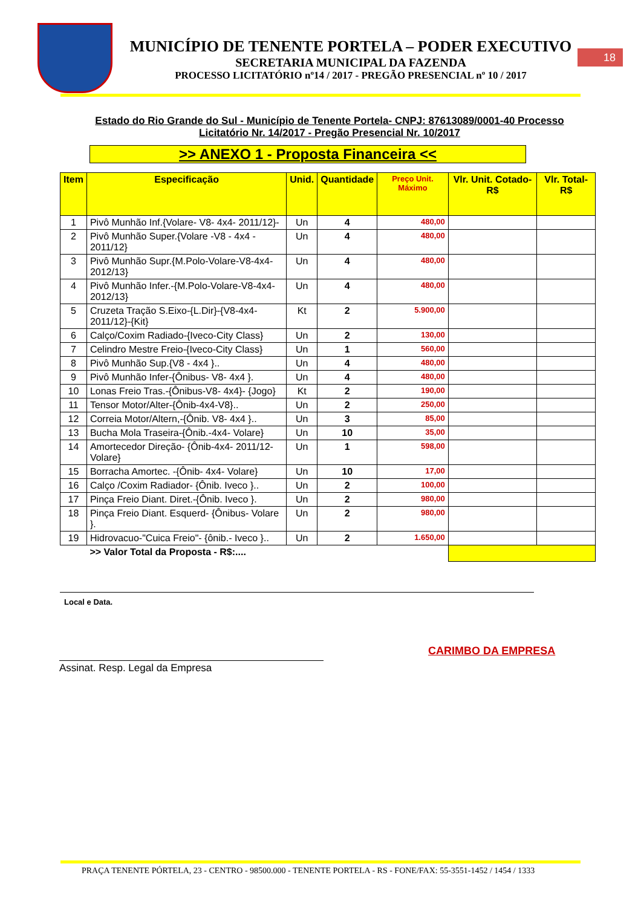MUNICÍPIO DE TENENTE PORTELA – PODER EXECUTIVO
SECRETARIA MUNICIPAL DA FAZENDA
PROCESSO LICITATÓRIO nº14 / 2017 - PREGÃO PRESENCIAL nº 10 / 2017
18
Estado do Rio Grande do Sul - Município de Tenente Portela- CNPJ: 87613089/0001-40 Processo Licitatório Nr. 14/2017 - Pregão Presencial Nr. 10/2017
>> ANEXO 1 - Proposta Financeira <<
| Item | Especificação | Unid. | Quantidade | Preço Unit. Máximo | Vlr. Unit. Cotado- R$ | Vlr. Total- R$ |
| --- | --- | --- | --- | --- | --- | --- |
| 1 | Pivô Munhão Inf.{Volare- V8- 4x4- 2011/12}- | Un | 4 | 480,00 | | |
| 2 | Pivô Munhão Super.{Volare -V8 - 4x4 - 2011/12} | Un | 4 | 480,00 | | |
| 3 | Pivô Munhão Supr.{M.Polo-Volare-V8-4x4-2012/13} | Un | 4 | 480,00 | | |
| 4 | Pivô Munhão Infer.-{M.Polo-Volare-V8-4x4-2012/13} | Un | 4 | 480,00 | | |
| 5 | Cruzeta Tração S.Eixo-{L.Dir}-{V8-4x4-2011/12}-{Kit} | Kt | 2 | 5.900,00 | | |
| 6 | Calço/Coxim Radiado-{Iveco-City Class} | Un | 2 | 130,00 | | |
| 7 | Celindro Mestre Freio-{Iveco-City Class} | Un | 1 | 560,00 | | |
| 8 | Pivô Munhão Sup.{V8 - 4x4 }.. | Un | 4 | 480,00 | | |
| 9 | Pivô Munhão Infer-{Ônibus- V8- 4x4 }. | Un | 4 | 480,00 | | |
| 10 | Lonas Freio Tras.-{Ônibus-V8- 4x4}- {Jogo} | Kt | 2 | 190,00 | | |
| 11 | Tensor Motor/Alter-{Ônib-4x4-V8}.. | Un | 2 | 250,00 | | |
| 12 | Correia Motor/Altern,-{Ônib. V8- 4x4 }.. | Un | 3 | 85,00 | | |
| 13 | Bucha Mola Traseira-{Ônib.-4x4- Volare} | Un | 10 | 35,00 | | |
| 14 | Amortecedor Direção- {Ônib-4x4- 2011/12-Volare} | Un | 1 | 598,00 | | |
| 15 | Borracha Amortec. -{Ônib- 4x4- Volare} | Un | 10 | 17,00 | | |
| 16 | Calço /Coxim Radiador- {Ônib. Iveco }.. | Un | 2 | 100,00 | | |
| 17 | Pinça Freio Diant. Diret.-{Ônib. Iveco }. | Un | 2 | 980,00 | | |
| 18 | Pinça Freio Diant. Esquerd- {Ônibus- Volare }. | Un | 2 | 980,00 | | |
| 19 | Hidrovacuo-"Cuica Freio"- {ônib.- Iveco }.. | Un | 2 | 1.650,00 | | |
| | >> Valor Total da Proposta - R$:.... | | | | | |
Local e Data.
CARIMBO DA EMPRESA
Assinat. Resp. Legal da Empresa
PRAÇA TENENTE PÓRTELA, 23 - CENTRO - 98500.000 - TENENTE PORTELA - RS - FONE/FAX: 55-3551-1452 / 1454 / 1333